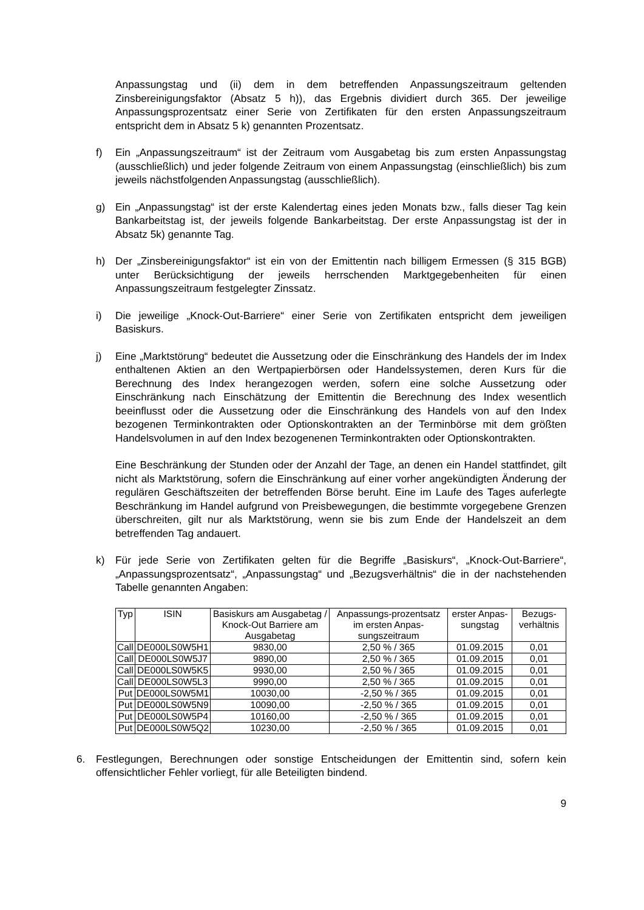Anpassungstag und (ii) dem in dem betreffenden Anpassungszeitraum geltenden Zinsbereinigungsfaktor (Absatz 5 h)), das Ergebnis dividiert durch 365. Der jeweilige Anpassungsprozentsatz einer Serie von Zertifikaten für den ersten Anpassungszeitraum entspricht dem in Absatz 5 k) genannten Prozentsatz.
f) Ein „Anpassungszeitraum“ ist der Zeitraum vom Ausgabetag bis zum ersten Anpassungstag (ausschließlich) und jeder folgende Zeitraum von einem Anpassungstag (einschließlich) bis zum jeweils nächstfolgenden Anpassungstag (ausschließlich).
g) Ein „Anpassungstag“ ist der erste Kalendertag eines jeden Monats bzw., falls dieser Tag kein Bankarbeitstag ist, der jeweils folgende Bankarbeitstag. Der erste Anpassungstag ist der in Absatz 5k) genannte Tag.
h) Der „Zinsbereinigungsfaktor“ ist ein von der Emittentin nach billigem Ermessen (§ 315 BGB) unter Berücksichtigung der jeweils herrschenden Marktgegebenheiten für einen Anpassungszeitraum festgelegter Zinssatz.
i) Die jeweilige „Knock-Out-Barriere“ einer Serie von Zertifikaten entspricht dem jeweiligen Basiskurs.
j) Eine „Marktstörung“ bedeutet die Aussetzung oder die Einschränkung des Handels der im Index enthaltenen Aktien an den Wertpapierbörsen oder Handelssystemen, deren Kurs für die Berechnung des Index herangezogen werden, sofern eine solche Aussetzung oder Einschränkung nach Einschätzung der Emittentin die Berechnung des Index wesentlich beeinflusst oder die Aussetzung oder die Einschränkung des Handels von auf den Index bezogenen Terminkontrakten oder Optionskontrakten an der Terminbörse mit dem größten Handelsvolumen in auf den Index bezogenenen Terminkontrakten oder Optionskontrakten.
Eine Beschränkung der Stunden oder der Anzahl der Tage, an denen ein Handel stattfindet, gilt nicht als Marktstörung, sofern die Einschränkung auf einer vorher angekündigten Änderung der regulären Geschäftszeiten der betreffenden Börse beruht. Eine im Laufe des Tages auferlegte Beschränkung im Handel aufgrund von Preisbewegungen, die bestimmte vorgegebene Grenzen überschreiten, gilt nur als Marktstörung, wenn sie bis zum Ende der Handelszeit an dem betreffenden Tag andauert.
k) Für jede Serie von Zertifikaten gelten für die Begriffe „Basiskurs“, „Knock-Out-Barriere“, „Anpassungsprozentsatz“, „Anpassungstag“ und „Bezugsverhältnis“ die in der nachstehenden Tabelle genannten Angaben:
| Typ | ISIN | Basiskurs am Ausgabetag / Knock-Out Barriere am Ausgabetag | Anpassungs-prozentsatz im ersten Anpas-sungszeitraum | erster Anpas-sungstag | Bezugs-verhältnis |
| --- | --- | --- | --- | --- | --- |
| Call | DE000LS0W5H1 | 9830,00 | 2,50 % / 365 | 01.09.2015 | 0,01 |
| Call | DE000LS0W5J7 | 9890,00 | 2,50 % / 365 | 01.09.2015 | 0,01 |
| Call | DE000LS0W5K5 | 9930,00 | 2,50 % / 365 | 01.09.2015 | 0,01 |
| Call | DE000LS0W5L3 | 9990,00 | 2,50 % / 365 | 01.09.2015 | 0,01 |
| Put | DE000LS0W5M1 | 10030,00 | -2,50 % / 365 | 01.09.2015 | 0,01 |
| Put | DE000LS0W5N9 | 10090,00 | -2,50 % / 365 | 01.09.2015 | 0,01 |
| Put | DE000LS0W5P4 | 10160,00 | -2,50 % / 365 | 01.09.2015 | 0,01 |
| Put | DE000LS0W5Q2 | 10230,00 | -2,50 % / 365 | 01.09.2015 | 0,01 |
6. Festlegungen, Berechnungen oder sonstige Entscheidungen der Emittentin sind, sofern kein offensichtlicher Fehler vorliegt, für alle Beteiligten bindend.
9